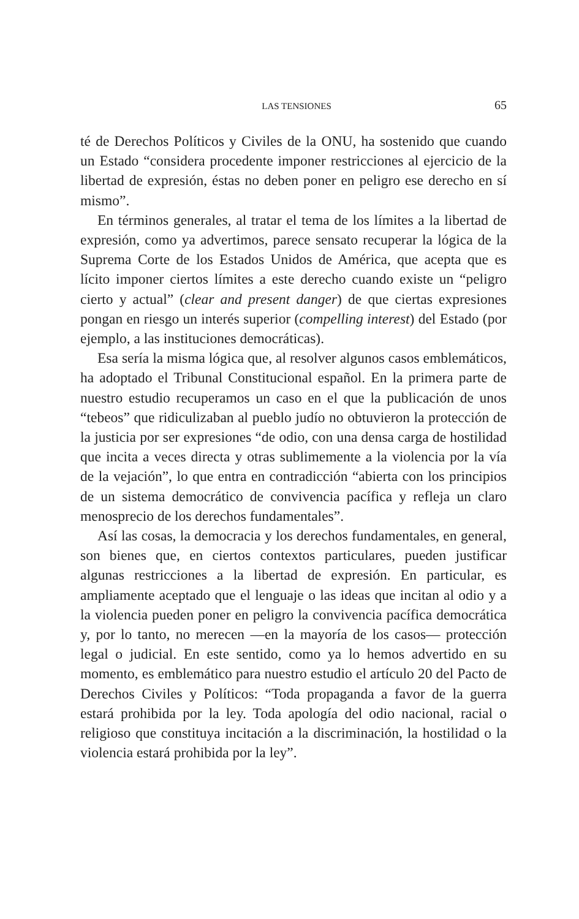LAS TENSIONES 65
té de Derechos Políticos y Civiles de la ONU, ha sostenido que cuando un Estado “considera procedente imponer restricciones al ejercicio de la libertad de expresión, éstas no deben poner en peligro ese derecho en sí mismo”.
En términos generales, al tratar el tema de los límites a la libertad de expresión, como ya advertimos, parece sensato recuperar la lógica de la Suprema Corte de los Estados Unidos de América, que acepta que es lícito imponer ciertos límites a este derecho cuando existe un “peligro cierto y actual” (clear and present danger) de que ciertas expresiones pongan en riesgo un interés superior (compelling interest) del Estado (por ejemplo, a las instituciones democráticas).
Esa sería la misma lógica que, al resolver algunos casos emblemáticos, ha adoptado el Tribunal Constitucional español. En la primera parte de nuestro estudio recuperamos un caso en el que la publicación de unos “tebeos” que ridiculizaban al pueblo judío no obtuvieron la protección de la justicia por ser expresiones “de odio, con una densa carga de hostilidad que incita a veces directa y otras sublimemente a la violencia por la vía de la vejación”, lo que entra en contradicción “abierta con los principios de un sistema democrático de convivencia pacífica y refleja un claro menosprecio de los derechos fundamentales”.
Así las cosas, la democracia y los derechos fundamentales, en general, son bienes que, en ciertos contextos particulares, pueden justificar algunas restricciones a la libertad de expresión. En particular, es ampliamente aceptado que el lenguaje o las ideas que incitan al odio y a la violencia pueden poner en peligro la convivencia pacífica democrática y, por lo tanto, no merecen —en la mayoría de los casos— protección legal o judicial. En este sentido, como ya lo hemos advertido en su momento, es emblemático para nuestro estudio el artículo 20 del Pacto de Derechos Civiles y Políticos: “Toda propaganda a favor de la guerra estará prohibida por la ley. Toda apología del odio nacional, racial o religioso que constituya incitación a la discriminación, la hostilidad o la violencia estará prohibida por la ley”.